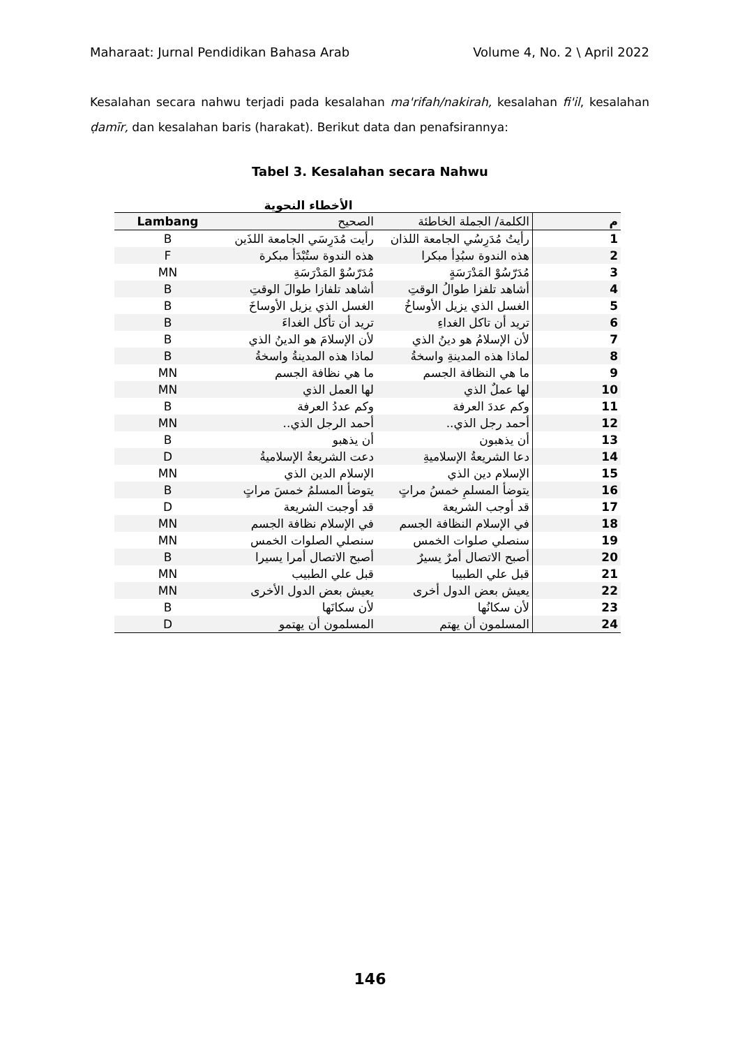Maharaat: Jurnal Pendidikan Bahasa Arab Volume 4, No. 2 \ April 2022
Kesalahan secara nahwu terjadi pada kesalahan ma'rifah/nakirah, kesalahan fi'il, kesalahan ḍamīr, dan kesalahan baris (harakat). Berikut data dan penafsirannya:
Tabel 3. Kesalahan secara Nahwu
الأخطاء النحوية
| Lambang | الصحيح | الكلمة/ الجملة الخاطئة | م |
| --- | --- | --- | --- |
| B | رأيت مُدَرِسَي الجامعة اللذَين | رأيتُ مُدَرِسُي الجامعة اللذان | 1 |
| F | هذه الندوة ستُبْدَأ مبكرة | هذه الندوة سبُدِأ مبكرا | 2 |
| MN | مُدَرّسُوْ المَدْرَسَةِ | مُدَرّسُوْ المَدْرَسَةٍ | 3 |
| B | أشاهد تلفازا طوالَ الوقتِ | أشاهد تلفزا طوالُ الوقتِ | 4 |
| B | الغسل الذي يزيل الأوساخَ | الغسل الذي يزيل الأوساخُ | 5 |
| B | تريد أن تأكل الغداءَ | تريد أن تاكل الغداءِ | 6 |
| B | لأن الإسلامَ هو الدينُ الذي | لأن الإسلامُ هو دينُ الذي | 7 |
| B | لماذا هذه المدينةُ واسخةُ | لماذا هذه المدينةِ واسخةُ | 8 |
| MN | ما هي نظافة الجسم | ما هي النظافة الجسم | 9 |
| MN | لها العمل الذي | لها عملٌ الذي | 10 |
| B | وكم عددُ العرفة | وكم عددَ العرفة | 11 |
| MN | أحمد الرجل الذي.. | أحمد رجل الذي.. | 12 |
| B | أن يذهبو | أن يذهبون | 13 |
| D | دعت الشريعةُ الإسلاميةُ | دعا الشريعةُ الإسلاميةِ | 14 |
| MN | الإسلام الدين الذي | الإسلام دين الذي | 15 |
| B | يتوضأ المسلمُ خمسَ مراتٍ | يتوضأ المسلمِ خمسُ مراتٍ | 16 |
| D | قد أوجبت الشريعة | قد أوجب الشريعة | 17 |
| MN | في الإسلام نظافة الجسم | في الإسلام النظافة الجسم | 18 |
| MN | سنصلي الصلوات الخمس | سنصلي صلوات الخمس | 19 |
| B | أصبح الاتصال أمرا يسيرا | أصبح الاتصال أمرٌ يسيرٌ | 20 |
| MN | قبل علي الطبيب | قبل علي الطبيبا | 21 |
| MN | يعيش بعض الدول الأخرى | يعيش بعض الدول أخرى | 22 |
| B | لأن سكانَها | لأن سكانُها | 23 |
| D | المسلمون أن يهتمو | المسلمون أن يهتم | 24 |
146